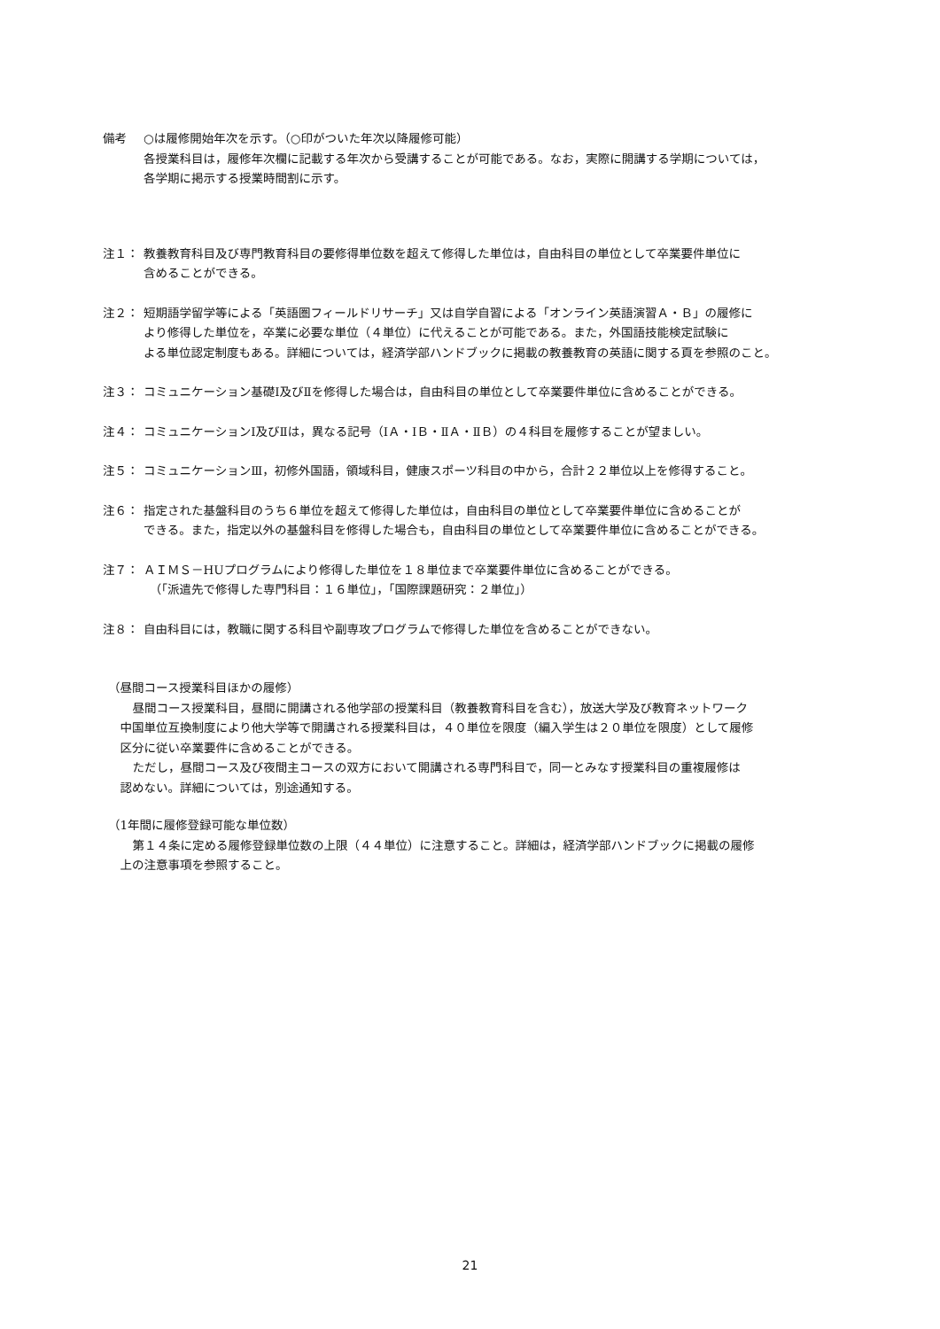備考
○は履修開始年次を示す。（○印がついた年次以降履修可能）
各授業科目は，履修年次欄に記載する年次から受講することが可能である。なお，実際に開講する学期については，
各学期に掲示する授業時間割に示す。
注１：
教養教育科目及び専門教育科目の要修得単位数を超えて修得した単位は，自由科目の単位として卒業要件単位に
含めることができる。
注２：
短期語学留学等による「英語圏フィールドリサーチ」又は自学自習による「オンライン英語演習Ａ・Ｂ」の履修に
より修得した単位を，卒業に必要な単位（４単位）に代えることが可能である。また，外国語技能検定試験に
よる単位認定制度もある。詳細については，経済学部ハンドブックに掲載の教養教育の英語に関する頁を参照のこと。
注３：
コミュニケーション基礎Ⅰ及びⅡを修得した場合は，自由科目の単位として卒業要件単位に含めることができる。
注４：
コミュニケーションⅠ及びⅡは，異なる記号（ⅠＡ・ⅠＢ・ⅡＡ・ⅡＢ）の４科目を履修することが望ましい。
注５：
コミュニケーションⅢ，初修外国語，領域科目，健康スポーツ科目の中から，合計２２単位以上を修得すること。
注６：
指定された基盤科目のうち６単位を超えて修得した単位は，自由科目の単位として卒業要件単位に含めることが
できる。また，指定以外の基盤科目を修得した場合も，自由科目の単位として卒業要件単位に含めることができる。
注７：
ＡＩＭＳ－HUプログラムにより修得した単位を１８単位まで卒業要件単位に含めることができる。
　（「派遣先で修得した専門科目：１６単位」，「国際課題研究：２単位」）
注８：
自由科目には，教職に関する科目や副専攻プログラムで修得した単位を含めることができない。
（昼間コース授業科目ほかの履修）
　昼間コース授業科目，昼間に開講される他学部の授業科目（教養教育科目を含む），放送大学及び教育ネットワーク
　中国単位互換制度により他大学等で開講される授業科目は，４０単位を限度（編入学生は２０単位を限度）として履修
　区分に従い卒業要件に含めることができる。
　ただし，昼間コース及び夜間主コースの双方において開講される専門科目で，同一とみなす授業科目の重複履修は
　認めない。詳細については，別途通知する。
（1年間に履修登録可能な単位数）
　第１４条に定める履修登録単位数の上限（４４単位）に注意すること。詳細は，経済学部ハンドブックに掲載の履修
　上の注意事項を参照すること。
21